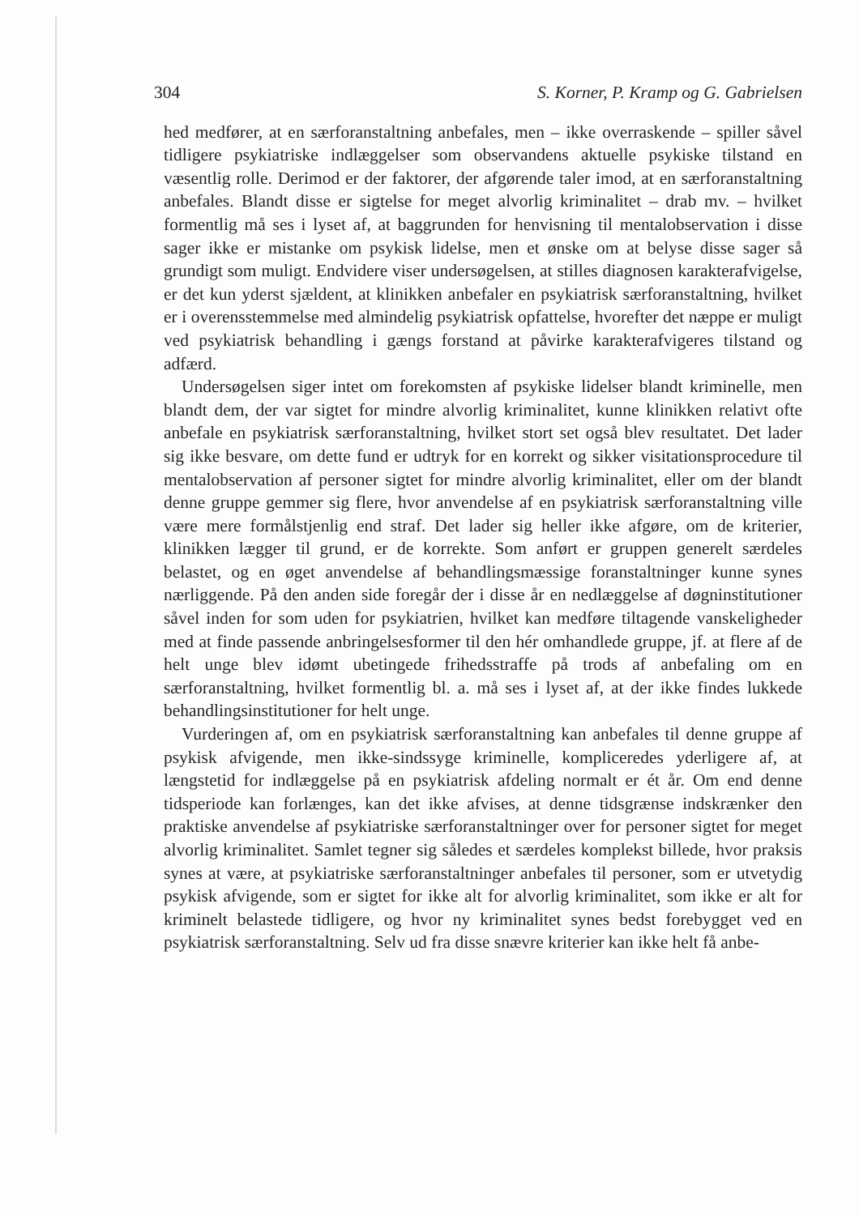304 S. Korner, P. Kramp og G. Gabrielsen
hed medfører, at en særforanstaltning anbefales, men – ikke overraskende – spiller såvel tidligere psykiatriske indlæggelser som observandens aktuelle psykiske tilstand en væsentlig rolle. Derimod er der faktorer, der afgørende taler imod, at en særforanstaltning anbefales. Blandt disse er sigtelse for meget alvorlig kriminalitet – drab mv. – hvilket formentlig må ses i lyset af, at baggrunden for henvisning til mentalobservation i disse sager ikke er mistanke om psykisk lidelse, men et ønske om at belyse disse sager så grundigt som muligt. Endvidere viser undersøgelsen, at stilles diagnosen karakterafvigelse, er det kun yderst sjældent, at klinikken anbefaler en psykiatrisk særforanstaltning, hvilket er i overensstemmelse med almindelig psykiatrisk opfattelse, hvorefter det næppe er muligt ved psykiatrisk behandling i gængs forstand at påvirke karakterafvigeres tilstand og adfærd.
Undersøgelsen siger intet om forekomsten af psykiske lidelser blandt kriminelle, men blandt dem, der var sigtet for mindre alvorlig kriminalitet, kunne klinikken relativt ofte anbefale en psykiatrisk særforanstaltning, hvilket stort set også blev resultatet. Det lader sig ikke besvare, om dette fund er udtryk for en korrekt og sikker visitationsprocedure til mentalobservation af personer sigtet for mindre alvorlig kriminalitet, eller om der blandt denne gruppe gemmer sig flere, hvor anvendelse af en psykiatrisk særforanstaltning ville være mere formålstjenlig end straf. Det lader sig heller ikke afgøre, om de kriterier, klinikken lægger til grund, er de korrekte. Som anført er gruppen generelt særdeles belastet, og en øget anvendelse af behandlingsmæssige foranstaltninger kunne synes nærliggende. På den anden side foregår der i disse år en nedlæggelse af døgninstitutioner såvel inden for som uden for psykiatrien, hvilket kan medføre tiltagende vanskeligheder med at finde passende anbringelsesformer til den hér omhandlede gruppe, jf. at flere af de helt unge blev idømt ubetingede frihedsstraffe på trods af anbefaling om en særforanstaltning, hvilket formentlig bl. a. må ses i lyset af, at der ikke findes lukkede behandlingsinstitutioner for helt unge.
Vurderingen af, om en psykiatrisk særforanstaltning kan anbefales til denne gruppe af psykisk afvigende, men ikke-sindssyge kriminelle, kompliceredes yderligere af, at længstetid for indlæggelse på en psykiatrisk afdeling normalt er ét år. Om end denne tidsperiode kan forlænges, kan det ikke afvises, at denne tidsgrænse indskrænker den praktiske anvendelse af psykiatriske særforanstaltninger over for personer sigtet for meget alvorlig kriminalitet. Samlet tegner sig således et særdeles komplekst billede, hvor praksis synes at være, at psykiatriske særforanstaltninger anbefales til personer, som er utvetydig psykisk afvigende, som er sigtet for ikke alt for alvorlig kriminalitet, som ikke er alt for kriminelt belastede tidligere, og hvor ny kriminalitet synes bedst forebygget ved en psykiatrisk særforanstaltning. Selv ud fra disse snævre kriterier kan ikke helt få anbe-